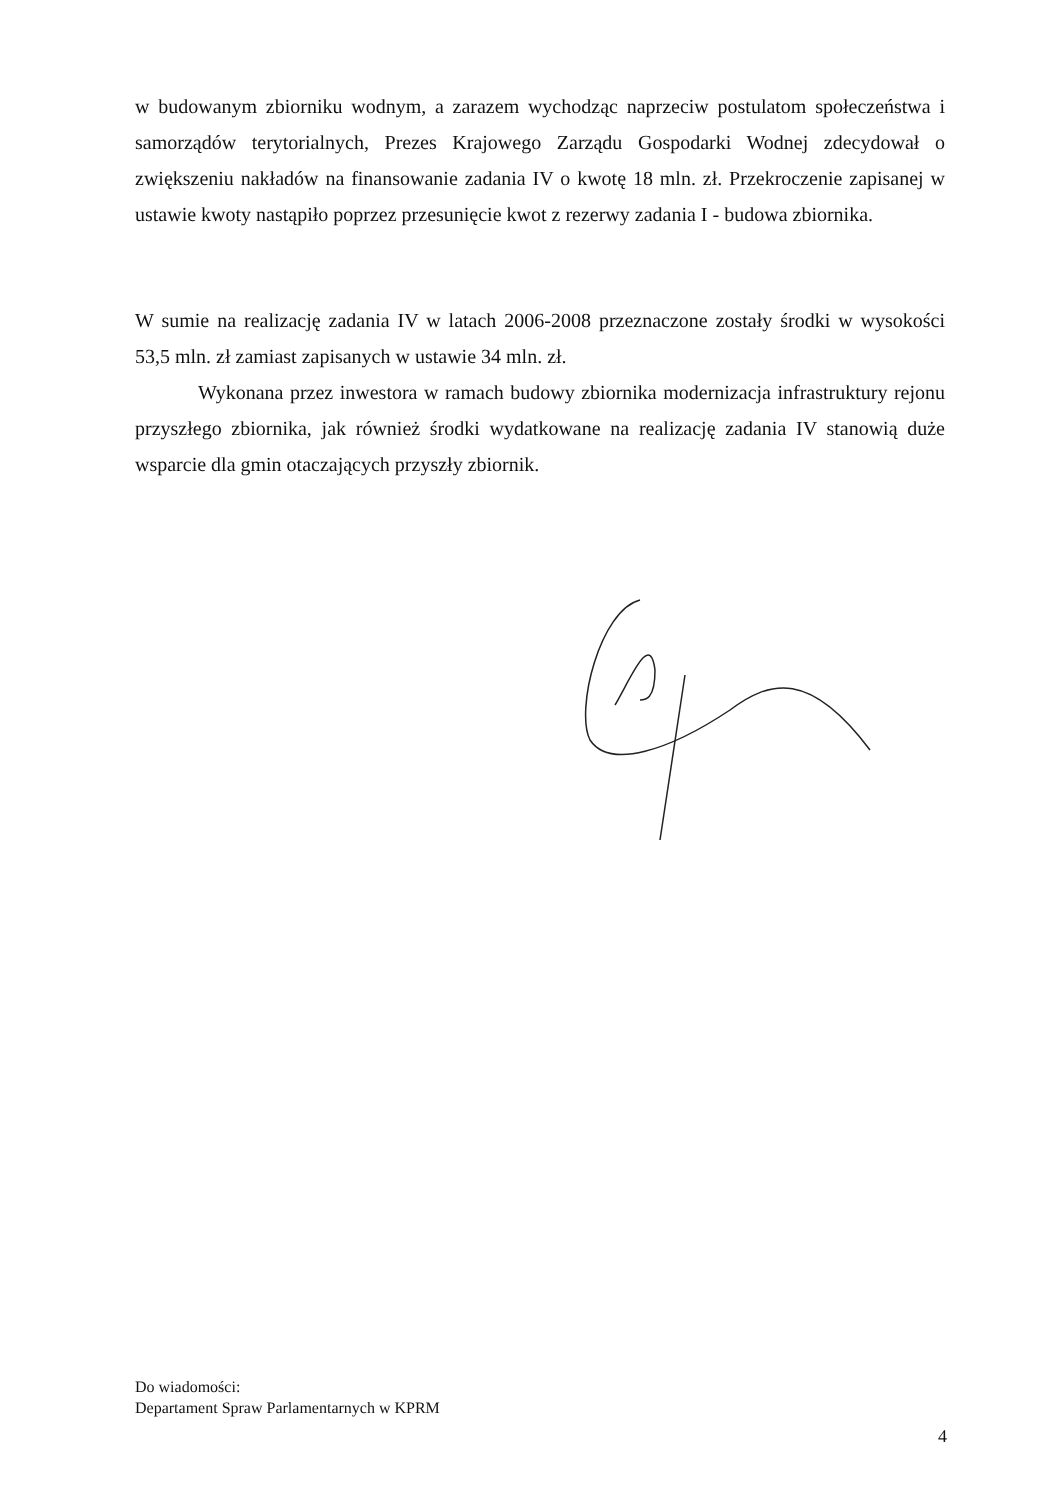w budowanym zbiorniku wodnym, a zarazem wychodząc naprzeciw postulatom społeczeństwa i samorządów terytorialnych, Prezes Krajowego Zarządu Gospodarki Wodnej zdecydował o zwiększeniu nakładów na finansowanie zadania IV o kwotę 18 mln. zł. Przekroczenie zapisanej w ustawie kwoty nastąpiło poprzez przesunięcie kwot z rezerwy zadania I - budowa zbiornika.
W sumie na realizację zadania IV w latach 2006-2008 przeznaczone zostały środki w wysokości 53,5 mln. zł zamiast zapisanych w ustawie 34 mln. zł.
Wykonana przez inwestora w ramach budowy zbiornika modernizacja infrastruktury rejonu przyszłego zbiornika, jak również środki wydatkowane na realizację zadania IV stanowią duże wsparcie dla gmin otaczających przyszły zbiornik.
Do wiadomości:
Departament Spraw Parlamentarnych w KPRM
4